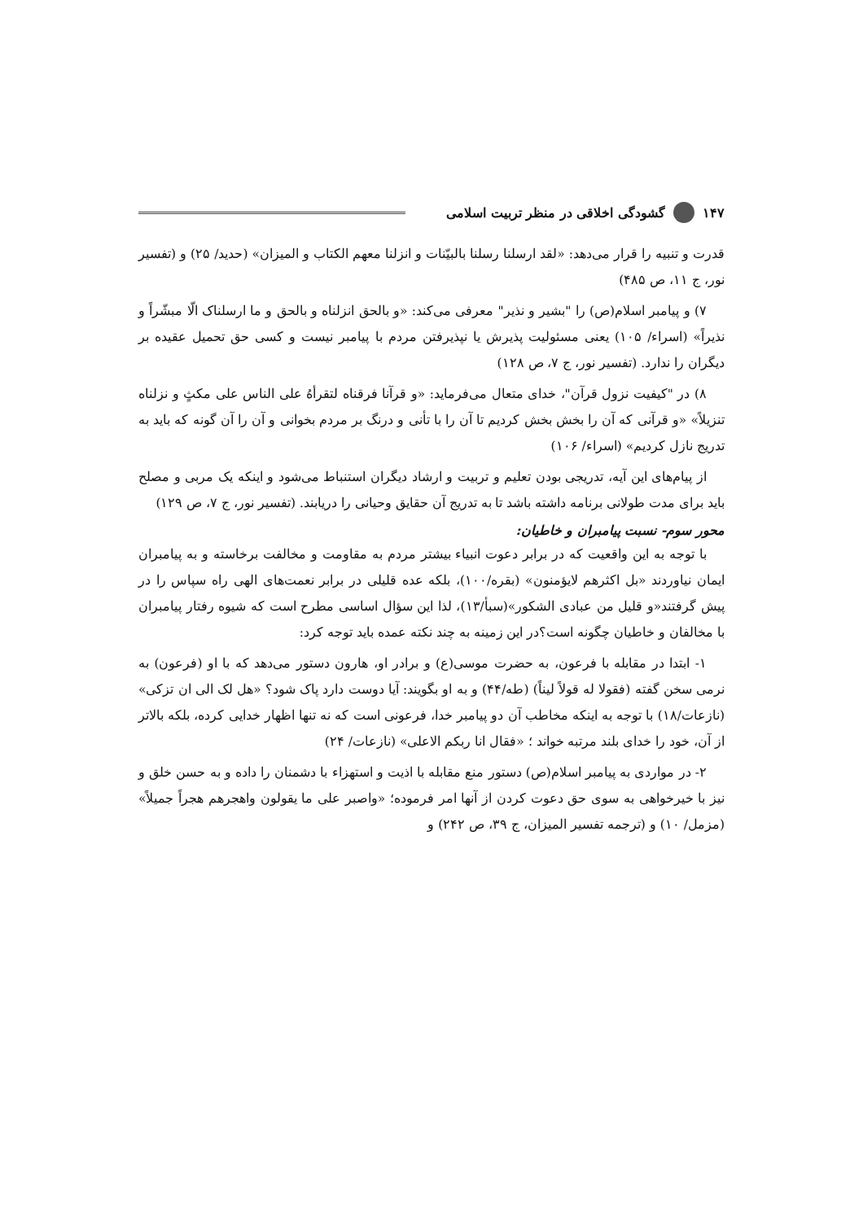۱۴۷ گشودگی اخلاقی در منظر تربیت اسلامی
قدرت و تنبیه را قرار می‌دهد: «لقد ارسلنا رسلنا بالبیّنات و انزلنا معهم الکتاب و المیزان» (حدید/ ۲۵) و (تفسیر نور، ج ۱۱، ص ۴۸۵)
۷) و پیامبر اسلام(ص) را "بشیر و نذیر" معرفی می‌کند: «و بالحق انزلناه و بالحق و ما ارسلناک الّا مبشّراً و نذیراً» (اسراء/ ۱۰۵) یعنی مسئولیت پذیرش یا نپذیرفتن مردم با پیامبر نیست و کسی حق تحمیل عقیده بر دیگران را ندارد. (تفسیر نور، ج ۷، ص ۱۲۸)
۸) در "کیفیت نزول قرآن"، خدای متعال می‌فرماید: «و قرآنا فرقناه لتقرأهُ علی الناس علی مکثٍ و نزلناه تنزیلاً» «و قرآنی که آن را بخش بخش کردیم تا آن را با تأنی و درنگ بر مردم بخوانی و آن را آن گونه که باید به تدریج نازل کردیم» (اسراء/ ۱۰۶)
از پیام‌های این آیه، تدریجی بودن تعلیم و تربیت و ارشاد دیگران استنباط می‌شود و اینکه یک مربی و مصلح باید برای مدت طولانی برنامه داشته باشد تا به تدریج آن حقایق وحیانی را دریابند. (تفسیر نور، ج ۷، ص ۱۲۹)
محور سوم- نسبت پیامبران و خاطیان:
با توجه به این واقعیت که در برابر دعوت انبیاء بیشتر مردم به مقاومت و مخالفت برخاسته و به پیامبران ایمان نیاوردند «بل اکثرهم لایؤمنون» (بقره/۱۰۰)، بلکه عده قلیلی در برابر نعمت‌های الهی راه سپاس را در پیش گرفتند«و قلیل من عبادی الشکور»(سبأ/۱۳)، لذا این سؤال اساسی مطرح است که شیوه رفتار پیامبران با مخالفان و خاطیان چگونه است؟در این زمینه به چند نکته عمده باید توجه کرد:
۱- ابتدا در مقابله با فرعون، به حضرت موسی(ع) و برادر او، هارون دستور می‌دهد که با او (فرعون) به نرمی سخن گفته (فقولا له قولاً لیناً) (طه/۴۴) و به او بگویند: آیا دوست دارد پاک شود؟ «هل لک الی ان تزکی» (نازعات/۱۸) با توجه به اینکه مخاطب آن دو پیامبر خدا، فرعونی است که نه تنها اظهار خدایی کرده، بلکه بالاتر از آن، خود را خدای بلند مرتبه خواند ؛ «فقال انا ربکم الاعلی» (نازعات/ ۲۴)
۲- در مواردی به پیامبر اسلام(ص) دستور منع مقابله با اذیت و استهزاء با دشمنان را داده و به حسن خلق و نیز با خیرخواهی به سوی حق دعوت کردن از آنها امر فرموده؛ «واصبر علی ما یقولون واهجرهم هجراً جمیلاً» (مزمل/ ۱۰) و (ترجمه تفسیر المیزان، ج ۳۹، ص ۲۴۲) و